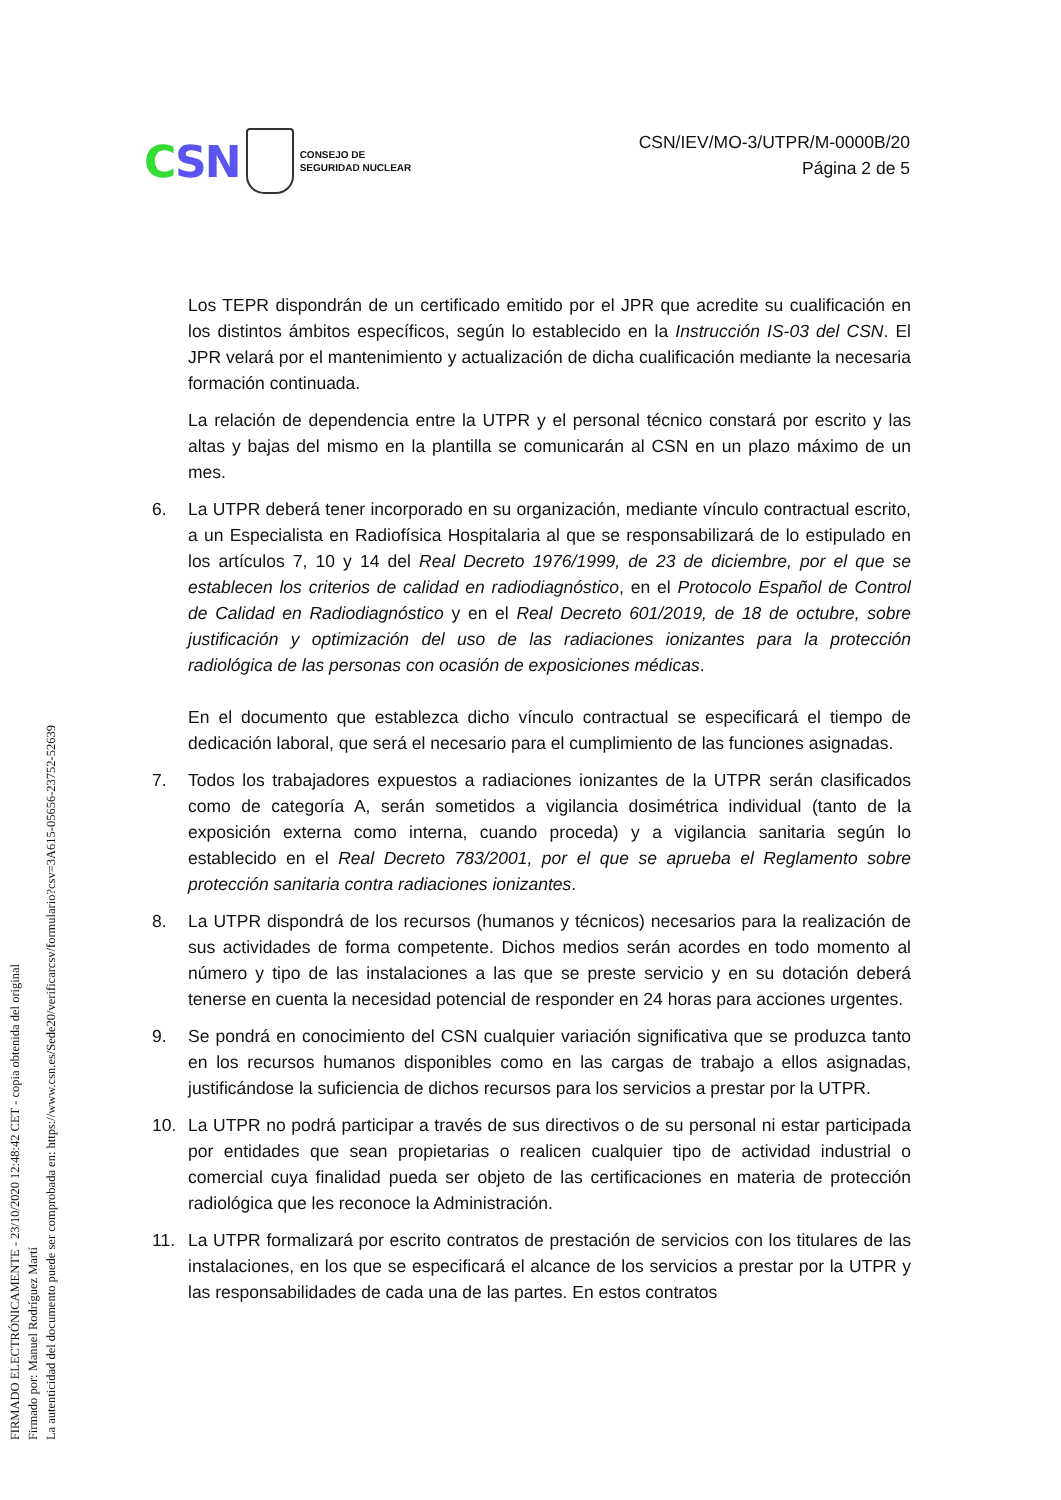CSN
CONSEJO DE
SEGURIDAD NUCLEAR
CSN/IEV/MO-3/UTPR/M-0000B/20
Página 2 de 5
Los TEPR dispondrán de un certificado emitido por el JPR que acredite su cualificación en los distintos ámbitos específicos, según lo establecido en la Instrucción IS-03 del CSN. El JPR velará por el mantenimiento y actualización de dicha cualificación mediante la necesaria formación continuada.
La relación de dependencia entre la UTPR y el personal técnico constará por escrito y las altas y bajas del mismo en la plantilla se comunicarán al CSN en un plazo máximo de un mes.
6. La UTPR deberá tener incorporado en su organización, mediante vínculo contractual escrito, a un Especialista en Radiofísica Hospitalaria al que se responsabilizará de lo estipulado en los artículos 7, 10 y 14 del Real Decreto 1976/1999, de 23 de diciembre, por el que se establecen los criterios de calidad en radiodiagnóstico, en el Protocolo Español de Control de Calidad en Radiodiagnóstico y en el Real Decreto 601/2019, de 18 de octubre, sobre justificación y optimización del uso de las radiaciones ionizantes para la protección radiológica de las personas con ocasión de exposiciones médicas.
En el documento que establezca dicho vínculo contractual se especificará el tiempo de dedicación laboral, que será el necesario para el cumplimiento de las funciones asignadas.
7. Todos los trabajadores expuestos a radiaciones ionizantes de la UTPR serán clasificados como de categoría A, serán sometidos a vigilancia dosimétrica individual (tanto de la exposición externa como interna, cuando proceda) y a vigilancia sanitaria según lo establecido en el Real Decreto 783/2001, por el que se aprueba el Reglamento sobre protección sanitaria contra radiaciones ionizantes.
8. La UTPR dispondrá de los recursos (humanos y técnicos) necesarios para la realización de sus actividades de forma competente. Dichos medios serán acordes en todo momento al número y tipo de las instalaciones a las que se preste servicio y en su dotación deberá tenerse en cuenta la necesidad potencial de responder en 24 horas para acciones urgentes.
9. Se pondrá en conocimiento del CSN cualquier variación significativa que se produzca tanto en los recursos humanos disponibles como en las cargas de trabajo a ellos asignadas, justificándose la suficiencia de dichos recursos para los servicios a prestar por la UTPR.
10. La UTPR no podrá participar a través de sus directivos o de su personal ni estar participada por entidades que sean propietarias o realicen cualquier tipo de actividad industrial o comercial cuya finalidad pueda ser objeto de las certificaciones en materia de protección radiológica que les reconoce la Administración.
11. La UTPR formalizará por escrito contratos de prestación de servicios con los titulares de las instalaciones, en los que se especificará el alcance de los servicios a prestar por la UTPR y las responsabilidades de cada una de las partes. En estos contratos
FIRMADO ELECTRÓNICAMENTE - 23/10/2020 12:48:42 CET - copia obtenida del original
Firmado por: Manuel Rodríguez Martí
La autenticidad del documento puede ser comprobada en: https://www.csn.es/Sede20/verificarcsv/formulario?csv=3A615-05656-23752-52639